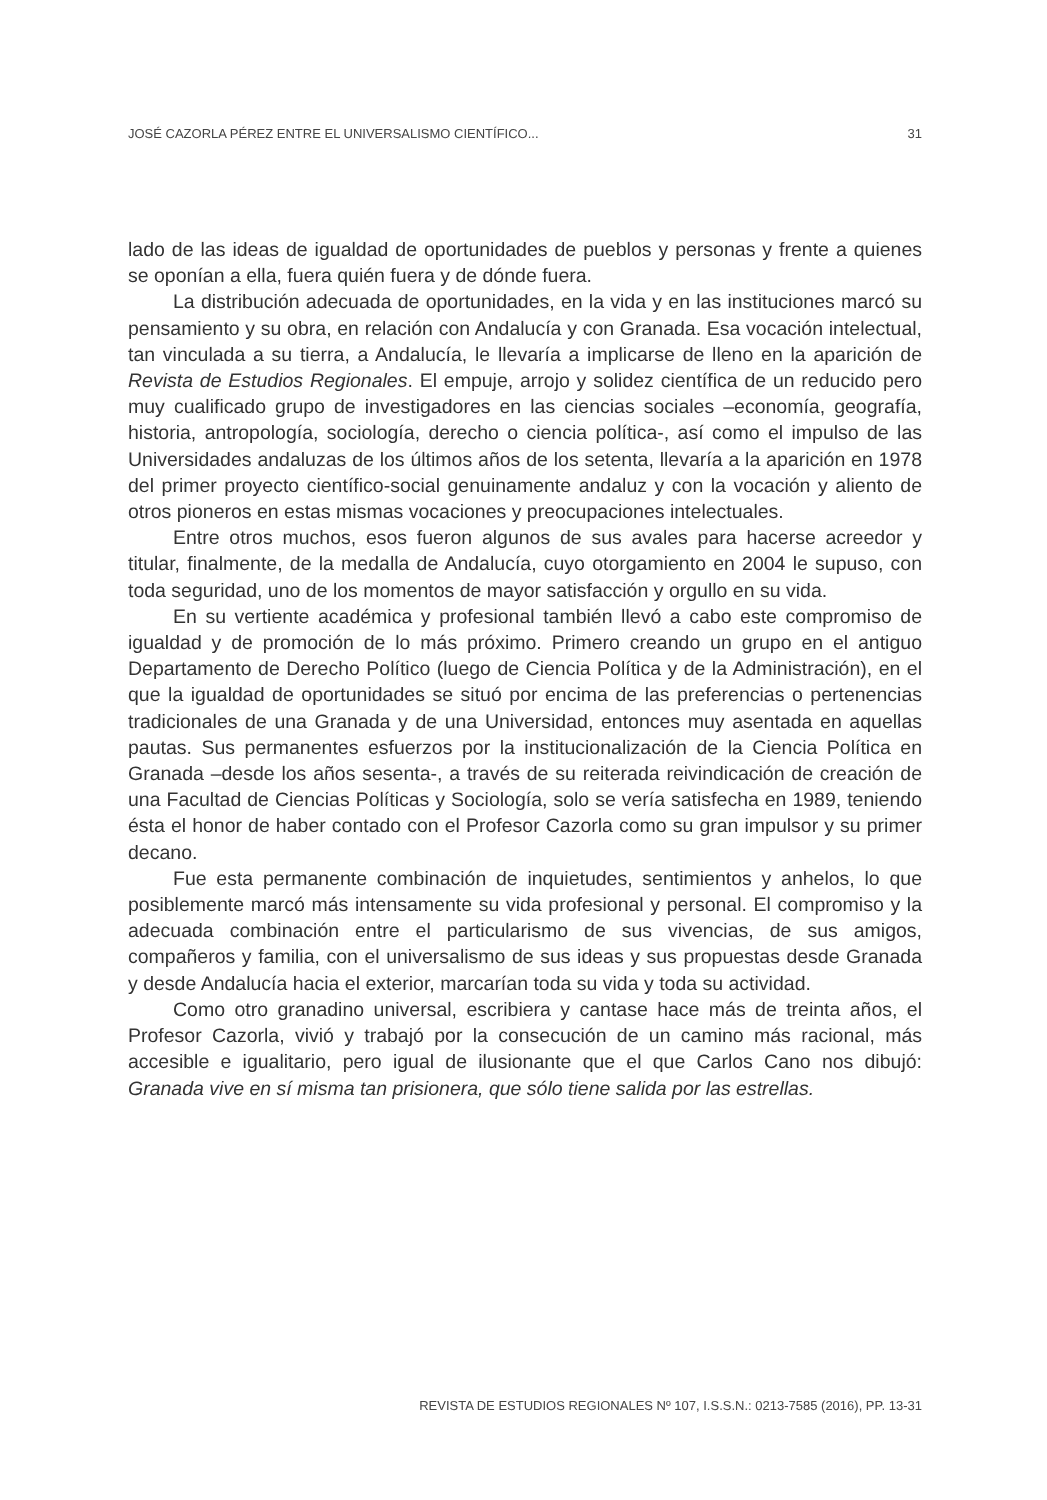JOSÉ CAZORLA PÉREZ ENTRE EL UNIVERSALISMO CIENTÍFICO... 31
lado de las ideas de igualdad de oportunidades de pueblos y personas y frente a quienes se oponían a ella, fuera quién fuera y de dónde fuera.
La distribución adecuada de oportunidades, en la vida y en las instituciones marcó su pensamiento y su obra, en relación con Andalucía y con Granada. Esa vocación intelectual, tan vinculada a su tierra, a Andalucía, le llevaría a implicarse de lleno en la aparición de Revista de Estudios Regionales. El empuje, arrojo y solidez científica de un reducido pero muy cualificado grupo de investigadores en las ciencias sociales –economía, geografía, historia, antropología, sociología, derecho o ciencia política-, así como el impulso de las Universidades andaluzas de los últimos años de los setenta, llevaría a la aparición en 1978 del primer proyecto científico-social genuinamente andaluz y con la vocación y aliento de otros pioneros en estas mismas vocaciones y preocupaciones intelectuales.
Entre otros muchos, esos fueron algunos de sus avales para hacerse acreedor y titular, finalmente, de la medalla de Andalucía, cuyo otorgamiento en 2004 le supuso, con toda seguridad, uno de los momentos de mayor satisfacción y orgullo en su vida.
En su vertiente académica y profesional también llevó a cabo este compromiso de igualdad y de promoción de lo más próximo. Primero creando un grupo en el antiguo Departamento de Derecho Político (luego de Ciencia Política y de la Administración), en el que la igualdad de oportunidades se situó por encima de las preferencias o pertenencias tradicionales de una Granada y de una Universidad, entonces muy asentada en aquellas pautas. Sus permanentes esfuerzos por la institucionalización de la Ciencia Política en Granada –desde los años sesenta-, a través de su reiterada reivindicación de creación de una Facultad de Ciencias Políticas y Sociología, solo se vería satisfecha en 1989, teniendo ésta el honor de haber contado con el Profesor Cazorla como su gran impulsor y su primer decano.
Fue esta permanente combinación de inquietudes, sentimientos y anhelos, lo que posiblemente marcó más intensamente su vida profesional y personal. El compromiso y la adecuada combinación entre el particularismo de sus vivencias, de sus amigos, compañeros y familia, con el universalismo de sus ideas y sus propuestas desde Granada y desde Andalucía hacia el exterior, marcarían toda su vida y toda su actividad.
Como otro granadino universal, escribiera y cantase hace más de treinta años, el Profesor Cazorla, vivió y trabajó por la consecución de un camino más racional, más accesible e igualitario, pero igual de ilusionante que el que Carlos Cano nos dibujó: Granada vive en sí misma tan prisionera, que sólo tiene salida por las estrellas.
REVISTA DE ESTUDIOS REGIONALES Nº 107, I.S.S.N.: 0213-7585 (2016), PP. 13-31